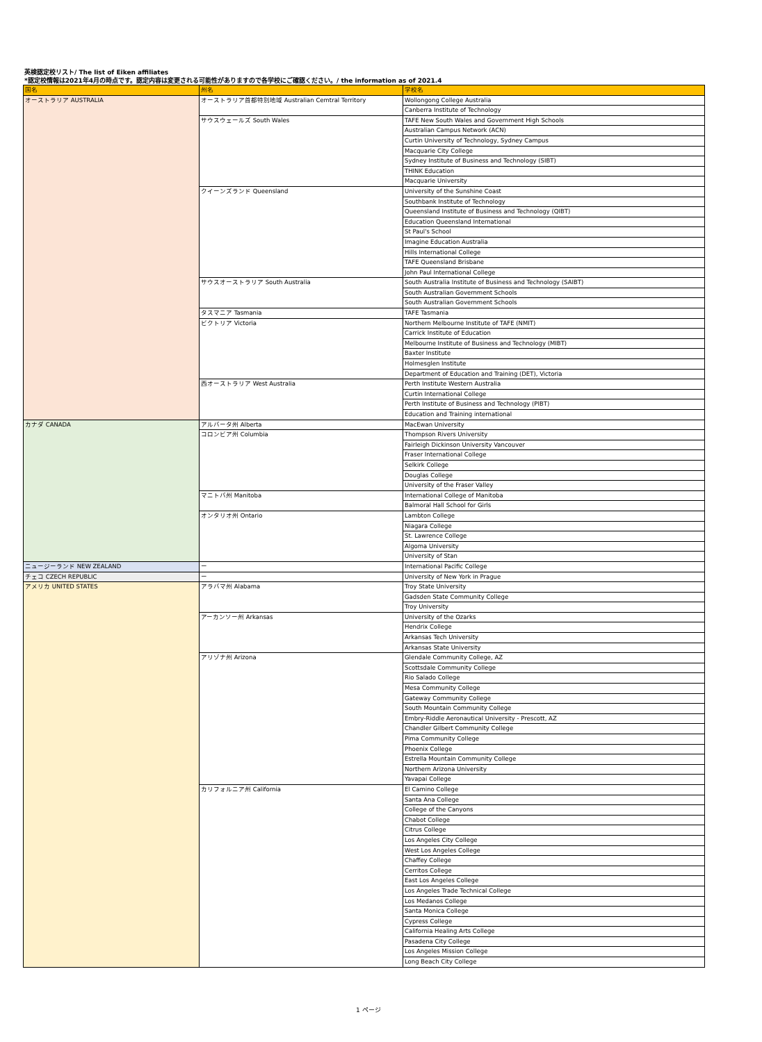英検認定校リスト/ The list of Eiken affiliates
*認定校情報は2021年4月の時点です。認定内容は変更される可能性がありますので各学校にご確認ください。/ the information as of 2021.4
| 国名 | 州名 | 学校名 |
| --- | --- | --- |
| オーストラリア AUSTRALIA | オーストラリア首都特別地域 Australian Cemtral Territory | Wollongong College Australia |
| | | Canberra Institute of Technology |
| | サウスウェールズ South Wales | TAFE New South Wales and Government High Schools |
| | | Australian Campus Network (ACN) |
| | | Curtin University of Technology, Sydney Campus |
| | | Macquarie City College |
| | | Sydney Institute of Business and Technology (SIBT) |
| | | THINK Education |
| | | Macquarie University |
| | クイーンズランド Queensland | University of the Sunshine Coast |
| | | Southbank Institute of Technology |
| | | Queensland Institute of Business and Technology (QIBT) |
| | | Education Queensland International |
| | | St Paul's School |
| | | Imagine Education Australia |
| | | Hills International College |
| | | TAFE Queensland Brisbane |
| | | John Paul International College |
| | サウスオーストラリア South Australia | South Australia Institute of Business and Technology (SAIBT) |
| | | South Australian Government Schools |
| | | South Australian Government Schools |
| | タスマニア Tasmania | TAFE Tasmania |
| | ビクトリア Victoria | Northern Melbourne Institute of TAFE (NMIT) |
| | | Carrick Institute of Education |
| | | Melbourne Institute of Business and Technology (MIBT) |
| | | Baxter Institute |
| | | Holmesglen Institute |
| | | Department of Education and Training (DET), Victoria |
| | 西オーストラリア West Australia | Perth Institute Western Australia |
| | | Curtin International College |
| | | Perth Institute of Business and Technology (PIBT) |
| | | Education and Training international |
| カナダ CANADA | アルバータ州 Alberta | MacEwan University |
| | コロンビア州 Columbia | Thompson Rivers University |
| | | Fairleigh Dickinson University Vancouver |
| | | Fraser International College |
| | | Selkirk College |
| | | Douglas College |
| | | University of the Fraser Valley |
| | マニトバ州 Manitoba | International College of Manitoba |
| | | Balmoral Hall School for Girls |
| | オンタリオ州 Ontario | Lambton College |
| | | Niagara College |
| | | St. Lawrence College |
| | | Algoma University |
| | | University of Stan |
| ニュージーランド NEW ZEALAND | ー | International Pacific College |
| チェコ CZECH REPUBLIC | ー | University of New York in Prague |
| アメリカ UNITED STATES | アラバマ州 Alabama | Troy State University |
| | | Gadsden State Community College |
| | | Troy University |
| | アーカンソー州 Arkansas | University of the Ozarks |
| | | Hendrix College |
| | | Arkansas Tech University |
| | | Arkansas State University |
| | アリゾナ州 Arizona | Glendale Community College, AZ |
| | | Scottsdale Community College |
| | | Rio Salado College |
| | | Mesa Community College |
| | | Gateway Community College |
| | | South Mountain Community College |
| | | Embry-Riddle Aeronautical University - Prescott, AZ |
| | | Chandler Gilbert Community College |
| | | Pima Community College |
| | | Phoenix College |
| | | Estrella Mountain Community College |
| | | Northern Arizona University |
| | | Yavapai College |
| | カリフォルニア州 California | El Camino College |
| | | Santa Ana College |
| | | College of the Canyons |
| | | Chabot College |
| | | Citrus College |
| | | Los Angeles City College |
| | | West Los Angeles College |
| | | Chaffey College |
| | | Cerritos College |
| | | East Los Angeles College |
| | | Los Angeles Trade Technical College |
| | | Los Medanos College |
| | | Santa Monica College |
| | | Cypress College |
| | | California Healing Arts College |
| | | Pasadena City College |
| | | Los Angeles Mission College |
| | | Long Beach City College |
1 ページ